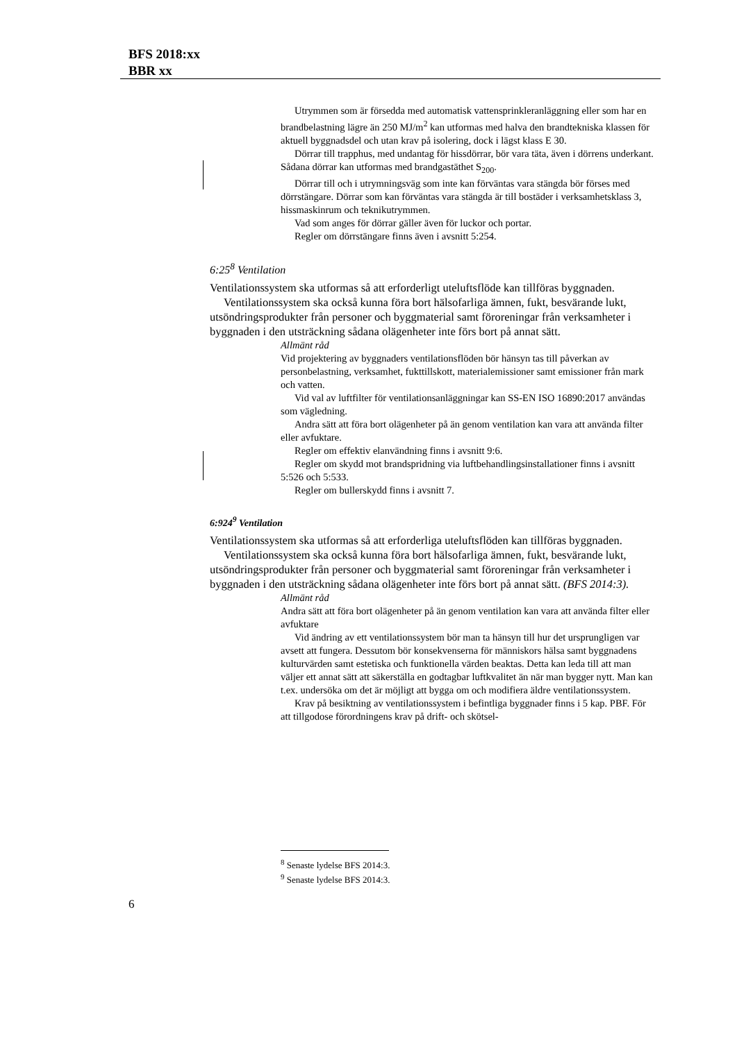BFS 2018:xx
BBR xx
Utrymmen som är försedda med automatisk vattensprinkleranläggning eller som har en brandbelastning lägre än 250 MJ/m<sup>2</sup> kan utformas med halva den brandtekniska klassen för aktuell byggnadsdel och utan krav på isolering, dock i lägst klass E 30.
Dörrar till trapphus, med undantag för hissdörrar, bör vara täta, även i dörrens underkant. Sådana dörrar kan utformas med brandgastäthet S<sub>200</sub>.
Dörrar till och i utrymningsväg som inte kan förväntas vara stängda bör förses med dörrstängare. Dörrar som kan förväntas vara stängda är till bostäder i verksamhetsklass 3, hissmaskinrum och teknikutrymmen.
Vad som anges för dörrar gäller även för luckor och portar.
Regler om dörrstängare finns även i avsnitt 5:254.
6:25<sup>8</sup> Ventilation
Ventilationssystem ska utformas så att erforderligt uteluftsflöde kan tillföras byggnaden.
Ventilationssystem ska också kunna föra bort hälsofarliga ämnen, fukt, besvärande lukt, utsöndringsprodukter från personer och byggmaterial samt föroreningar från verksamheter i byggnaden i den utsträckning sådana olägenheter inte förs bort på annat sätt.
Allmänt råd
Vid projektering av byggnaders ventilationsflöden bör hänsyn tas till påverkan av personbelastning, verksamhet, fukttillskott, materialemissioner samt emissioner från mark och vatten.
Vid val av luftfilter för ventilationsanläggningar kan SS-EN ISO 16890:2017 användas som vägledning.
Andra sätt att föra bort olägenheter på än genom ventilation kan vara att använda filter eller avfuktare.
Regler om effektiv elanvändning finns i avsnitt 9:6.
Regler om skydd mot brandspridning via luftbehandlingsinstallationer finns i avsnitt 5:526 och 5:533.
Regler om bullerskydd finns i avsnitt 7.
6:924<sup>9</sup> Ventilation
Ventilationssystem ska utformas så att erforderliga uteluftsflöden kan tillföras byggnaden.
Ventilationssystem ska också kunna föra bort hälsofarliga ämnen, fukt, besvärande lukt, utsöndringsprodukter från personer och byggmaterial samt föroreningar från verksamheter i byggnaden i den utsträckning sådana olägenheter inte förs bort på annat sätt. (BFS 2014:3).
Allmänt råd
Andra sätt att föra bort olägenheter på än genom ventilation kan vara att använda filter eller avfuktare
Vid ändring av ett ventilationssystem bör man ta hänsyn till hur det ursprungligen var avsett att fungera. Dessutom bör konsekvenserna för människors hälsa samt byggnadens kulturvärden samt estetiska och funktionella värden beaktas. Detta kan leda till att man väljer ett annat sätt att säkerställa en godtagbar luftkvalitet än när man bygger nytt. Man kan t.ex. undersöka om det är möjligt att bygga om och modifiera äldre ventilationssystem.
Krav på besiktning av ventilationssystem i befintliga byggnader finns i 5 kap. PBF. För att tillgodose förordningens krav på drift- och skötsel-
<sup>8</sup> Senaste lydelse BFS 2014:3.
<sup>9</sup> Senaste lydelse BFS 2014:3.
6